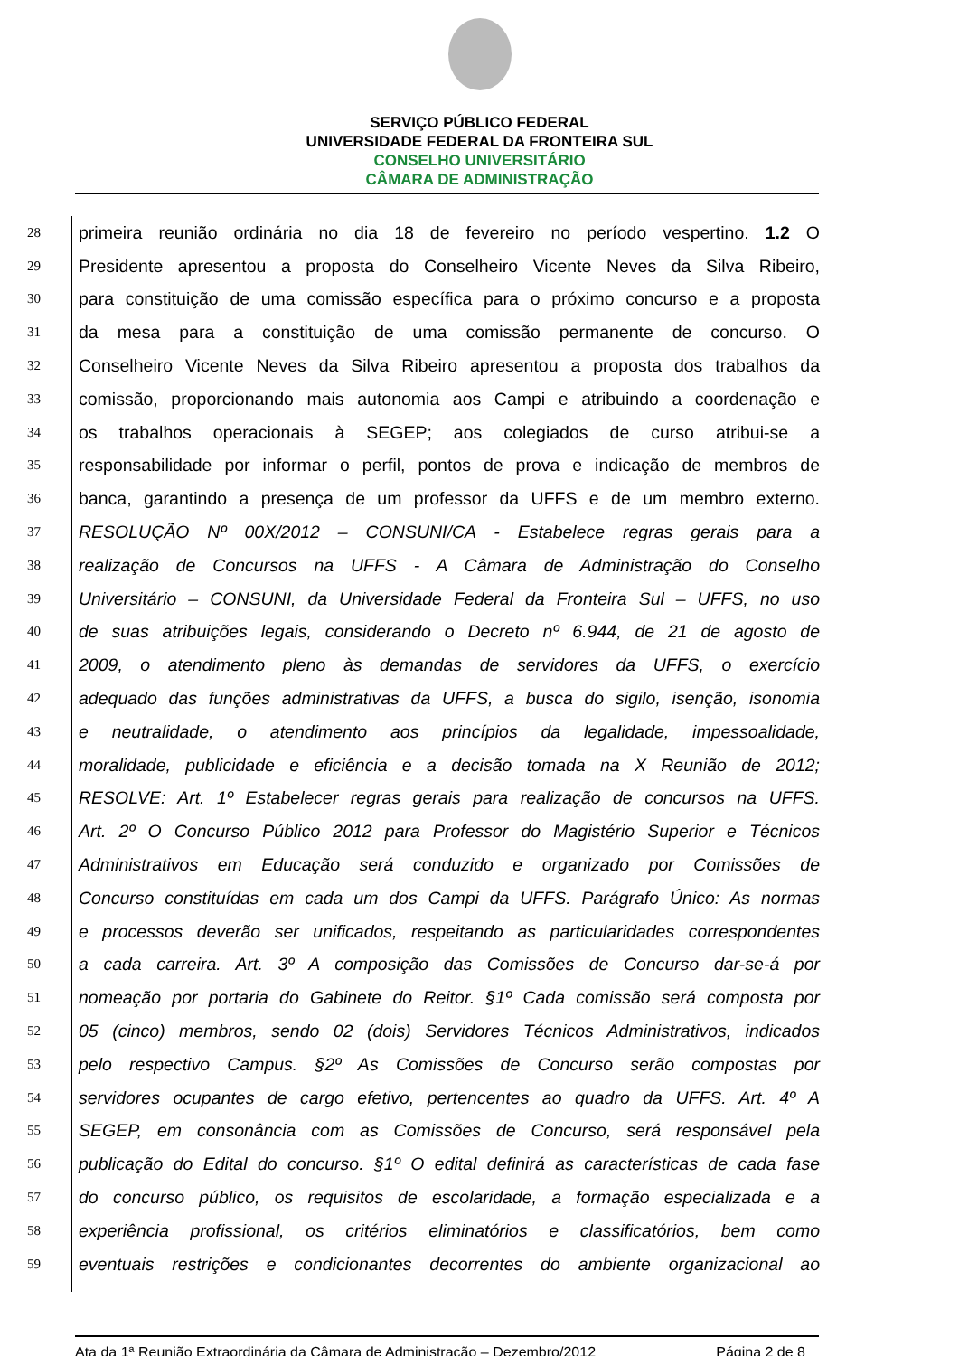SERVIÇO PÚBLICO FEDERAL
UNIVERSIDADE FEDERAL DA FRONTEIRA SUL
CONSELHO UNIVERSITÁRIO
CÂMARA DE ADMINISTRAÇÃO
28 primeira reunião ordinária no dia 18 de fevereiro no período vespertino. 1.2 O
29 Presidente apresentou a proposta do Conselheiro Vicente Neves da Silva Ribeiro,
30 para constituição de uma comissão específica para o próximo concurso e a proposta
31 da mesa para a constituição de uma comissão permanente de concurso. O
32 Conselheiro Vicente Neves da Silva Ribeiro apresentou a proposta dos trabalhos da
33 comissão, proporcionando mais autonomia aos Campi e atribuindo a coordenação e
34 os trabalhos operacionais à SEGEP; aos colegiados de curso atribui-se a
35 responsabilidade por informar o perfil, pontos de prova e indicação de membros de
36 banca, garantindo a presença de um professor da UFFS e de um membro externo.
37 RESOLUÇÃO Nº 00X/2012 – CONSUNI/CA - Estabelece regras gerais para a
38 realização de Concursos na UFFS - A Câmara de Administração do Conselho
39 Universitário – CONSUNI, da Universidade Federal da Fronteira Sul – UFFS, no uso
40 de suas atribuições legais, considerando o Decreto nº 6.944, de 21 de agosto de
41 2009, o atendimento pleno às demandas de servidores da UFFS, o exercício
42 adequado das funções administrativas da UFFS, a busca do sigilo, isenção, isonomia
43 e neutralidade, o atendimento aos princípios da legalidade, impessoalidade,
44 moralidade, publicidade e eficiência e a decisão tomada na X Reunião de 2012;
45 RESOLVE: Art. 1º Estabelecer regras gerais para realização de concursos na UFFS.
46 Art. 2º O Concurso Público 2012 para Professor do Magistério Superior e Técnicos
47 Administrativos em Educação será conduzido e organizado por Comissões de
48 Concurso constituídas em cada um dos Campi da UFFS. Parágrafo Único: As normas
49 e processos deverão ser unificados, respeitando as particularidades correspondentes
50 a cada carreira. Art. 3º A composição das Comissões de Concurso dar-se-á por
51 nomeação por portaria do Gabinete do Reitor. §1º Cada comissão será composta por
52 05 (cinco) membros, sendo 02 (dois) Servidores Técnicos Administrativos, indicados
53 pelo respectivo Campus. §2º As Comissões de Concurso serão compostas por
54 servidores ocupantes de cargo efetivo, pertencentes ao quadro da UFFS. Art. 4º A
55 SEGEP, em consonância com as Comissões de Concurso, será responsável pela
56 publicação do Edital do concurso. §1º O edital definirá as características de cada fase
57 do concurso público, os requisitos de escolaridade, a formação especializada e a
58 experiência profissional, os critérios eliminatórios e classificatórios, bem como
59 eventuais restrições e condicionantes decorrentes do ambiente organizacional ao
Ata da 1ª Reunião Extraordinária da Câmara de Administração – Dezembro/2012 Página 2 de 8